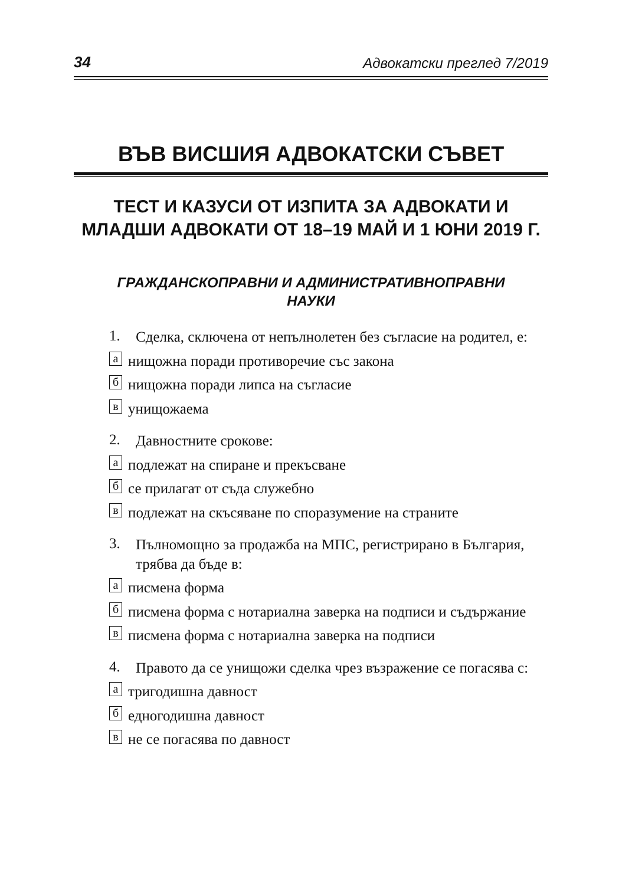34 Адвокатски преглед 7/2019
ВЪВ ВИСШИЯ АДВОКАТСКИ СЪВЕТ
ТЕСТ И КАЗУСИ ОТ ИЗПИТА ЗА АДВОКАТИ И МЛАДШИ АДВОКАТИ ОТ 18–19 МАЙ И 1 ЮНИ 2019 Г.
ГРАЖДАНСКОПРАВНИ И АДМИНИСТРАТИВНОПРАВНИ
НАУКИ
1.
Сделка, сключена от непълнолетен без съгласие на родител, е:
а
нищожна поради противоречие със закона
б
нищожна поради липса на съгласие
в
унищожаема
2.
Давностните срокове:
а
подлежат на спиране и прекъсване
б
се прилагат от съда служебно
в
подлежат на скъсяване по споразумение на страните
3.
Пълномощно за продажба на МПС, регистрирано в България, трябва да бъде в:
а
писмена форма
б
писмена форма с нотариална заверка на подписи и съдържание
в
писмена форма с нотариална заверка на подписи
4.
Правото да се унищожи сделка чрез възражение се погасява с:
а
тригодишна давност
б
едногодишна давност
в
не се погасява по давност